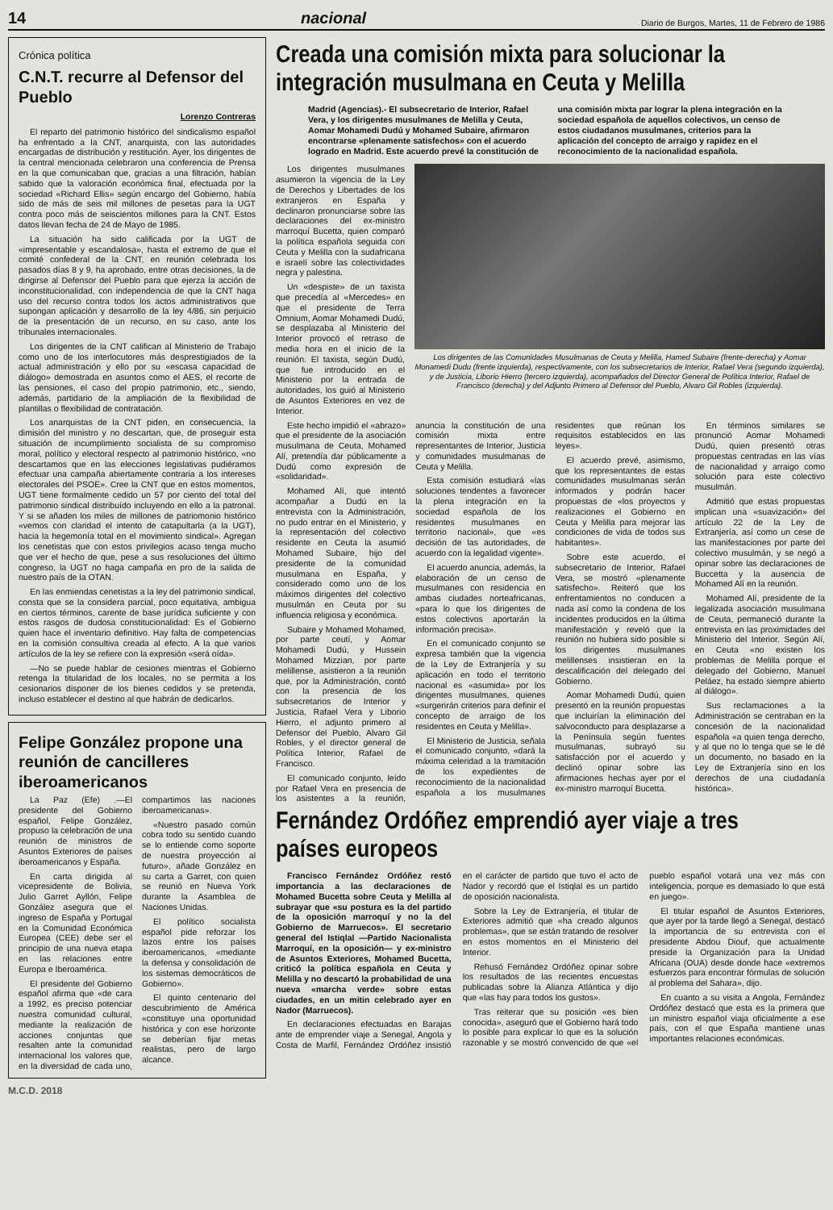14 nacional Diario de Burgos, Martes, 11 de Febrero de 1986
Crónica política
C.N.T. recurre al Defensor del Pueblo
Lorenzo Contreras
El reparto del patrimonio histórico del sindicalismo español ha enfrentado a la CNT, anarquista, con las autoridades encargadas de distribución y restitución. Ayer, los dirigentes de la central mencionada celebraron una conferencia de Prensa en la que comunicaban que, gracias a una filtración, habían sabido que la valoración económica final, efectuada por la sociedad «Richard Ellis» según encargo del Gobierno, había sido de más de seis mil millones de pesetas para la UGT contra poco más de seiscientos millones para la CNT. Estos datos llevan fecha de 24 de Mayo de 1985.
La situación ha sido calificada por la UGT de «impresentable y escandalosa», hasta el extremo de que el comité confederal de la CNT, en reunión celebrada los pasados días 8 y 9, ha aprobado, entre otras decisiones, la de dirigirse al Defensor del Pueblo para que ejerza la acción de inconstitucionalidad, con independencia de que la CNT haga uso del recurso contra todos los actos administrativos que supongan aplicación y desarrollo de la ley 4/86, sin perjuicio de la presentación de un recurso, en su caso, ante los tribunales internacionales.
Los dirigentes de la CNT califican al Ministerio de Trabajo como uno de los interlocutores más desprestigiados de la actual administración y ello por su «escasa capacidad de diálogo» demostrada en asuntos como el AES, el recorte de las pensiones, el caso del propio patrimonio, etc., siendo, además, partidario de la ampliación de la flexibilidad de plantillas o flexibilidad de contratación.
Los anarquistas de la CNT piden, en consecuencia, la dimisión del ministro y no descartan, que, de proseguir esta situación de incumplimiento socialista de su compromiso moral, político y electoral respecto al patrimonio histórico, «no descartamos que en las elecciones legislativas pudiéramos efectuar una campaña abiertamente contraria a los intereses electorales del PSOE». Cree la CNT que en estos momentos, UGT tiene formalmente cedido un 57 por ciento del total del patrimonio sindical distribuído incluyendo en ello a la patronal. Y si se añaden los miles de millones de patriomonio histórico «vemos con claridad el intento de catapultarla (a la UGT), hacia la hegemonía total en el movimiento sindical». Agregan los cenetistas que con estos privilegios acaso tenga mucho que ver el hecho de que, pese a sus resoluciones del último congreso, la UGT no haga campaña en pro de la salida de nuestro país de la OTAN.
En las enmiendas cenetistas a la ley del patrimonio sindical, consta que se la considera parcial, poco equitativa, ambigua en ciertos términos, carente de base jurídica suficiente y con estos rasgos de dudosa constitucionalidad: Es el Gobierno quien hace el inventario definitivo. Hay falta de competencias en la comisión consultiva creada al efecto. A la que varios artículos de la ley se refiere con la expresión «será oída».
—No se puede hablar de cesiones mientras el Gobierno retenga la titularidad de los locales, no se permita a los cesionarios disponer de los bienes cedidos y se pretenda, incluso establecer el destino al que habrán de dedicarlos.
Felipe González propone una reunión de cancilleres iberoamericanos
La Paz (Efe) .—El presidente del Gobierno español, Felipe González, propuso la celebración de una reunión de ministros de Asuntos Exteriores de países iberoamericanos y España.
En carta dirigida al vicepresidente de Bolivia, Julio Garret Ayllón, Felipe González asegura que el ingreso de España y Portugal en la Comunidad Económica Europea (CEE) debe ser el principio de una nueva etapa en las relaciones entre Europa e Iberoamérica.
El presidente del Gobierno español afirma que «de cara a 1992, es preciso potenciar nuestra comunidad cultural, mediante la realización de acciones conjuntas que resalten ante la comunidad internacional los valores que, en la diversidad de cada uno, compartimos las naciones iberoamericanas».
«Nuestro pasado común cobra todo su sentido cuando se lo entiende como soporte de nuestra proyección al futuro», añade González en su carta a Garret, con quien se reunió en Nueva York durante la Asamblea de Naciones Unidas.
El político socialista español pide reforzar los lazos entre los países iberoamericanos, «mediante la defensa y consolidación de los sistemas democráticos de Gobierno».
El quinto centenario del descubrimiento de América «constituye una oportunidad histórica y con ese horizonte se deberían fijar metas realistas, pero de largo alcance.
M.C.D. 2018
Creada una comisión mixta para solucionar la integración musulmana en Ceuta y Melilla
Madrid (Agencias).- El subsecretario de Interior, Rafael Vera, y los dirigentes musulmanes de Melilla y Ceuta, Aomar Mohamedi Dudú y Mohamed Subaire, afirmaron encontrarse «plenamente satisfechos» con el acuerdo logrado en Madrid. Este acuerdo prevé la constitución de una comisión mixta par lograr la plena integración en la sociedad española de aquellos colectivos, un censo de estos ciudadanos musulmanes, criterios para la aplicación del concepto de arraigo y rapidez en el reconocimiento de la nacionalidad española.
Los dirigentes musulmanes asumieron la vigencia de la Ley de Derechos y Libertades de los extranjeros en España y declinaron pronunciarse sobre las declaraciones del ex-ministro marroquí Bucetta, quien comparó la política española seguida con Ceuta y Melilla con la sudafricana e israelí sobre las colectividades negra y palestina.
Un «despiste» de un taxista que precedía al «Mercedes» en que el presidente de Terra Omnium, Aomar Mohamedi Dudú, se desplazaba al Ministerio del Interior provocó el retraso de media hora en el inicio de la reunión. El taxista, según Dudú, que fue introducido en el Ministerio por la entrada de autoridades, los guió al Ministerio de Asuntos Exteriores en vez de Interior.
Los dirigentes de las Comunidades Musulmanas de Ceuta y Melilla, Hamed Subaire (frente-derecha) y Aomar Monamedi Dudu (frente izquierda), respectivamente, con los subsecretarios de Interior, Rafael Vera (segundo izquierda), y de Justicia, Liborio Hierro (tercero izquierda), acompañados del Director General de Política Interior, Rafael de Francisco (derecha) y del Adjunto Primero al Defensor del Pueblo, Alvaro Gil Robles (izquierda).
Este hecho impidió el «abrazo» que el presidente de la asociación musulmana de Ceuta, Mohamed Alí, pretendía dar públicamente a Dudú como expresión de «solidaridad».
Mohamed Alí, que intentó acompañar a Dudú en la entrevista con la Administración, no pudo entrar en el Ministerio, y la representación del colectivo residente en Ceuta la asumió Mohamed Subaire, hijo del presidente de la comunidad musulmana en España, y considerado como uno de los máximos dirigentes del colectivo musulmán en Ceuta por su influencia religiosa y económica.
Subaire y Mohamed Mohamed, por parte ceutí, y Aomar Mohamedi Dudú, y Hussein Mohamed Mizzian, por parte melillense, asistieron a la reunión que, por la Administración, contó con la presencia de los subsecretarios de Interior y Justicia, Rafael Vera y Liborio Hierro, el adjunto primero al Defensor del Pueblo, Alvaro Gil Robles, y el director general de Política Interior, Rafael de Francisco.
El comunicado conjunto, leído por Rafael Vera en presencia de los asistentes a la reunión, anuncia la constitución de una comisión mixta entre representantes de Interior, Justicia y comunidades musulmanas de Ceuta y Melilla.
Esta comisión estudiará «las soluciones tendentes a favorecer la plena integración en la sociedad española de los residentes musulmanes en territorio nacional», que «es decisión de las autoridades, de acuerdo con la legalidad vigente».
El acuerdo anuncia, además, la elaboración de un censo de musulmanes con residencia en ambas ciudades norteafricanas, «para lo que los dirigentes de estos colectivos aportarán la información precisa».
En el comunicado conjunto se expresa también que la vigencia de la Ley de Extranjería y su aplicación en todo el territorio nacional es «asumida» por los dirigentes musulmanes, quienes «surgerirán criterios para definir el concepto de arraigo de los residentes en Ceuta y Melilla».
El Ministerio de Justicia, señala el comunicado conjunto, «dará la máxima celeridad a la tramitación de los expedientes de reconocimiento de la nacionalidad española a los musulmanes residentes que reúnan los requisitos establecidos en las leyes».
El acuerdo prevé, asimismo, que los representantes de estas comunidades musulmanas serán informados y podrán hacer propuestas de «los proyectos y realizaciones el Gobierno en Ceuta y Melilla para mejorar las condiciones de vida de todos sus habitantes».
Sobre este acuerdo, el subsecretario de Interior, Rafael Vera, se mostró «plenamente satisfecho». Reiteró que los enfrentamientos no conducen a nada así como la condena de los incidentes producidos en la última manifestación y reveló que la reunión no hubiera sido posible si los dirigentes musulmanes melillenses insistieran en la descalificación del delegado del Gobierno.
Aomar Mohamedi Dudú, quien presentó en la reunión propuestas que incluirían la eliminación del salvoconducto para desplazarse a la Península según fuentes musulmanas, subrayó su satisfacción por el acuerdo y declinó opinar sobre las afirmaciones hechas ayer por el ex-ministro marroquí Bucetta.
En términos similares se pronunció Aomar Mohamedi Dudú, quien presentó otras propuestas centradas en las vías de nacionalidad y arraigo como solución para este colectivo musulmán.
Admitió que estas propuestas implican una «suavización» del artículo 22 de la Ley de Extranjería, así como un cese de las manifestaciones por parte del colectivo musulmán, y se negó a opinar sobre las declaraciones de Buccetta y la ausencia de Mohamed Alí en la reunión.
Mohamed Alí, presidente de la legalizada asociación musulmana de Ceuta, permaneció durante la entrevista en las proximidades del Ministerio del Interior. Según Alí, en Ceuta «no existen los problemas de Melilla porque el delegado del Gobierno, Manuel Peláez, ha estado siempre abierto al diálogo».
Sus reclamaciones a la Administración se centraban en la concesión de la nacionalidad española «a quien tenga derecho, y al que no lo tenga que se le dé un documento, no basado en la Ley de Extranjería sino en los derechos de una ciudadanía histórica».
Fernández Ordóñez emprendió ayer viaje a tres países europeos
Francisco Fernández Ordóñez restó importancia a las declaraciones de Mohamed Bucetta sobre Ceuta y Melilla al subrayar que «su postura es la del partido de la oposición marroquí y no la del Gobierno de Marruecos». El secretario general del Istiqlal —Partido Nacionalista Marroquí, en la oposición— y ex-ministro de Asuntos Exteriores, Mohamed Bucetta, criticó la política española en Ceuta y Melilla y no descartó la probabilidad de una nueva «marcha verde» sobre estas ciudades, en un mitin celebrado ayer en Nador (Marruecos).
En declaraciones efectuadas en Barajas ante de emprender viaje a Senegal, Angola y Costa de Marfil, Fernández Ordóñez insistió en el carácter de partido que tuvo el acto de Nador y recordó que el Istiqlal es un partido de oposición nacionalista.
Sobre la Ley de Extranjería, el titular de Exteriores admitió que «ha creado algunos problemas», que se están tratando de resolver en estos momentos en el Ministerio del Interior.
Rehusó Fernández Ordóñez opinar sobre los resultados de las recientes encuestas publicadas sobre la Alianza Atlántica y dijo que «las hay para todos los gustos».
Tras reiterar que su posición «es bien conocida», aseguró que el Gobierno hará todo lo posible para explicar lo que es la solución razonable y se mostró convencido de que «el pueblo español votará una vez más con inteligencia, porque es demasiado lo que está en juego».
El titular español de Asuntos Exteriores, que ayer por la tarde llegó a Senegal, destacó la importancia de su entrevista con el presidente Abdou Diouf, que actualmente preside la Organización para la Unidad Africana (OUA) desde donde hace «extremos esfuerzos para encontrar fórmulas de solución al problema del Sahara», dijo.
En cuanto a su visita a Angola, Fernández Ordóñez destacó que esta es la primera que un ministro español viaja oficialmente a ese país, con el que España mantiene unas importantes relaciones económicas.